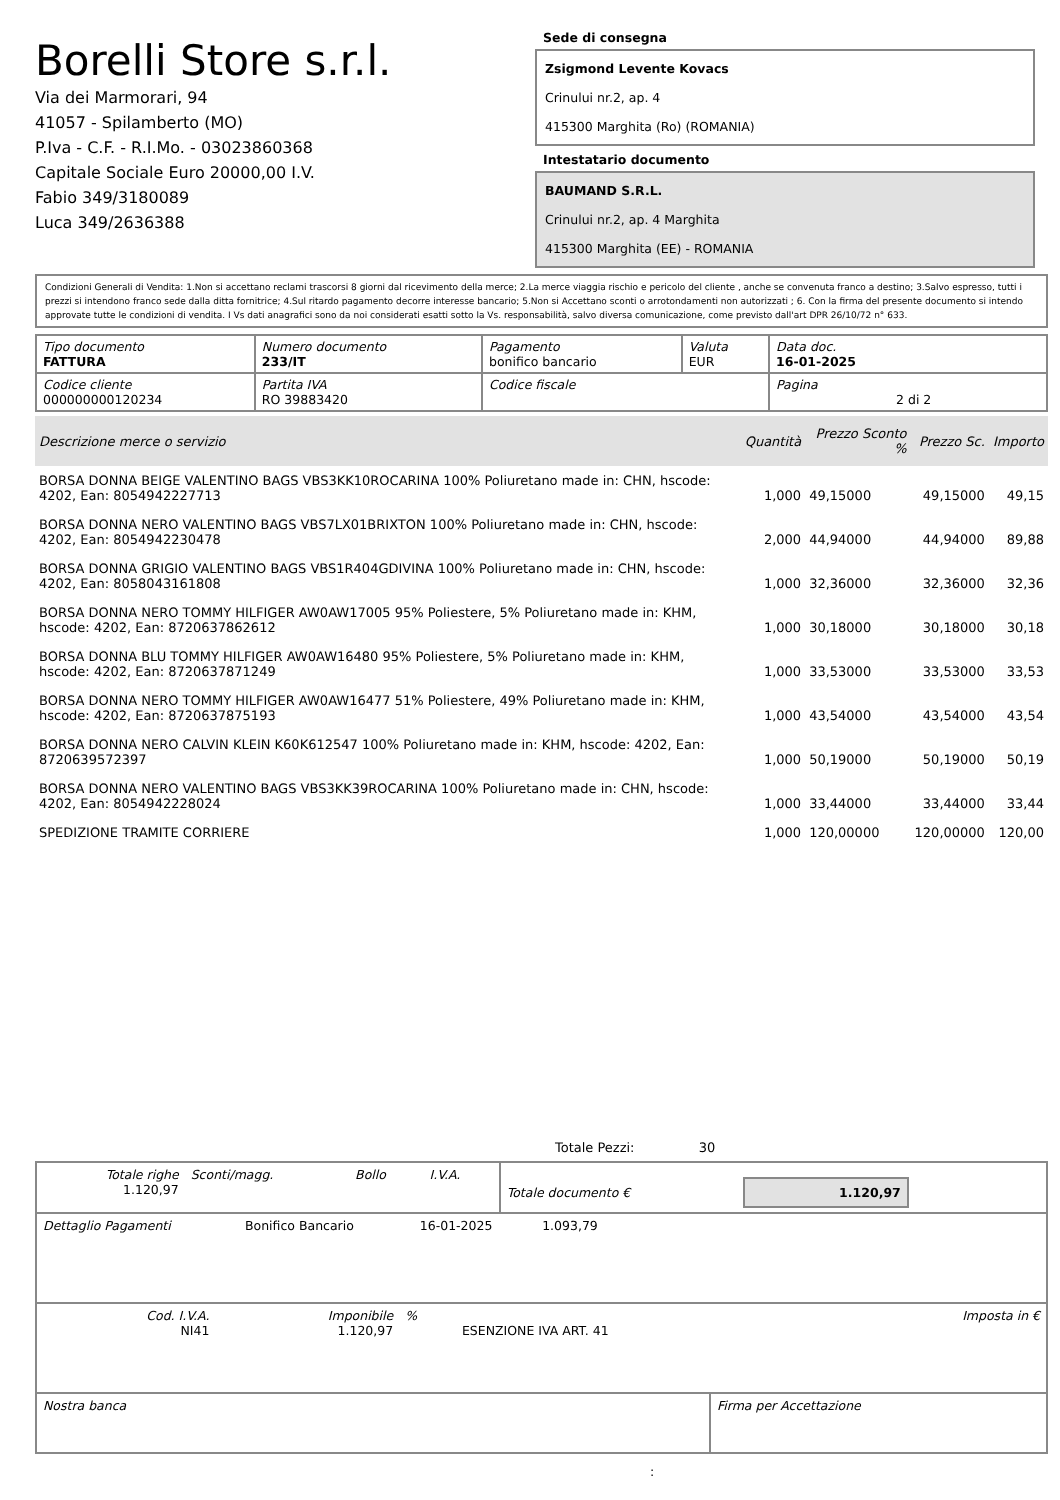Borelli Store s.r.l.
Via dei Marmorari, 94
41057 - Spilamberto (MO)
P.Iva - C.F. - R.I.Mo. - 03023860368
Capitale Sociale Euro 20000,00 I.V.
Fabio 349/3180089
Luca 349/2636388
Sede di consegna
Zsigmond Levente Kovacs
Crinului nr.2, ap. 4
415300 Marghita (Ro) (ROMANIA)
Intestatario documento
BAUMAND S.R.L.
Crinului nr.2, ap. 4 Marghita
415300 Marghita (EE) - ROMANIA
Condizioni Generali di Vendita: 1.Non si accettano reclami trascorsi 8 giorni dal ricevimento della merce; 2.La merce viaggia rischio e pericolo del cliente , anche se convenuta franco a destino; 3.Salvo espresso, tutti i prezzi si intendono franco sede dalla ditta fornitrice; 4.Sul ritardo pagamento decorre interesse bancario; 5.Non si Accettano sconti o arrotondamenti non autorizzati ; 6. Con la firma del presente documento si intendo approvate tutte le condizioni di vendita. I Vs dati anagrafici sono da noi considerati esatti sotto la Vs. responsabilità, salvo diversa comunicazione, come previsto dall'art DPR 26/10/72 n° 633.
| Tipo documento FATTURA | Numero documento 233/IT | Pagamento bonifico bancario | Valuta EUR | Data doc. 16-01-2025 |
| Codice cliente 000000000120234 | Partita IVA RO 39883420 | Codice fiscale | | Pagina 2 di 2 |
| Descrizione merce o servizio | Quantità | Prezzo Sconto % | Prezzo Sc. | Importo |
| --- | --- | --- | --- | --- |
| BORSA DONNA BEIGE VALENTINO BAGS VBS3KK10ROCARINA 100% Poliuretano made in: CHN, hscode: 4202, Ean: 8054942227713 | 1,000 | 49,15000 | 49,15000 | 49,15 |
| BORSA DONNA NERO VALENTINO BAGS VBS7LX01BRIXTON 100% Poliuretano made in: CHN, hscode: 4202, Ean: 8054942230478 | 2,000 | 44,94000 | 44,94000 | 89,88 |
| BORSA DONNA GRIGIO VALENTINO BAGS VBS1R404GDIVINA 100% Poliuretano made in: CHN, hscode: 4202, Ean: 8058043161808 | 1,000 | 32,36000 | 32,36000 | 32,36 |
| BORSA DONNA NERO TOMMY HILFIGER AW0AW17005 95% Poliestere, 5% Poliuretano made in: KHM, hscode: 4202, Ean: 8720637862612 | 1,000 | 30,18000 | 30,18000 | 30,18 |
| BORSA DONNA BLU TOMMY HILFIGER AW0AW16480 95% Poliestere, 5% Poliuretano made in: KHM, hscode: 4202, Ean: 8720637871249 | 1,000 | 33,53000 | 33,53000 | 33,53 |
| BORSA DONNA NERO TOMMY HILFIGER AW0AW16477 51% Poliestere, 49% Poliuretano made in: KHM, hscode: 4202, Ean: 8720637875193 | 1,000 | 43,54000 | 43,54000 | 43,54 |
| BORSA DONNA NERO CALVIN KLEIN K60K612547 100% Poliuretano made in: KHM, hscode: 4202, Ean: 8720639572397 | 1,000 | 50,19000 | 50,19000 | 50,19 |
| BORSA DONNA NERO VALENTINO BAGS VBS3KK39ROCARINA 100% Poliuretano made in: CHN, hscode: 4202, Ean: 8054942228024 | 1,000 | 33,44000 | 33,44000 | 33,44 |
| SPEDIZIONE TRAMITE CORRIERE | 1,000 | 120,00000 | 120,00000 | 120,00 |
Totale Pezzi: 30
| Totale righe 1.120,97 | Sconti/magg. | Bollo | I.V.A. | Totale documento € | 1.120,97 |
| Dettaglio Pagamenti | Bonifico Bancario | 16-01-2025 | 1.093,79 | |
| Cod. I.V.A. NI41 | Imponibile 1.120,97 | % | ESENZIONE IVA ART. 41 | Imposta in € |
| Nostra banca | Firma per Accettazione |
: